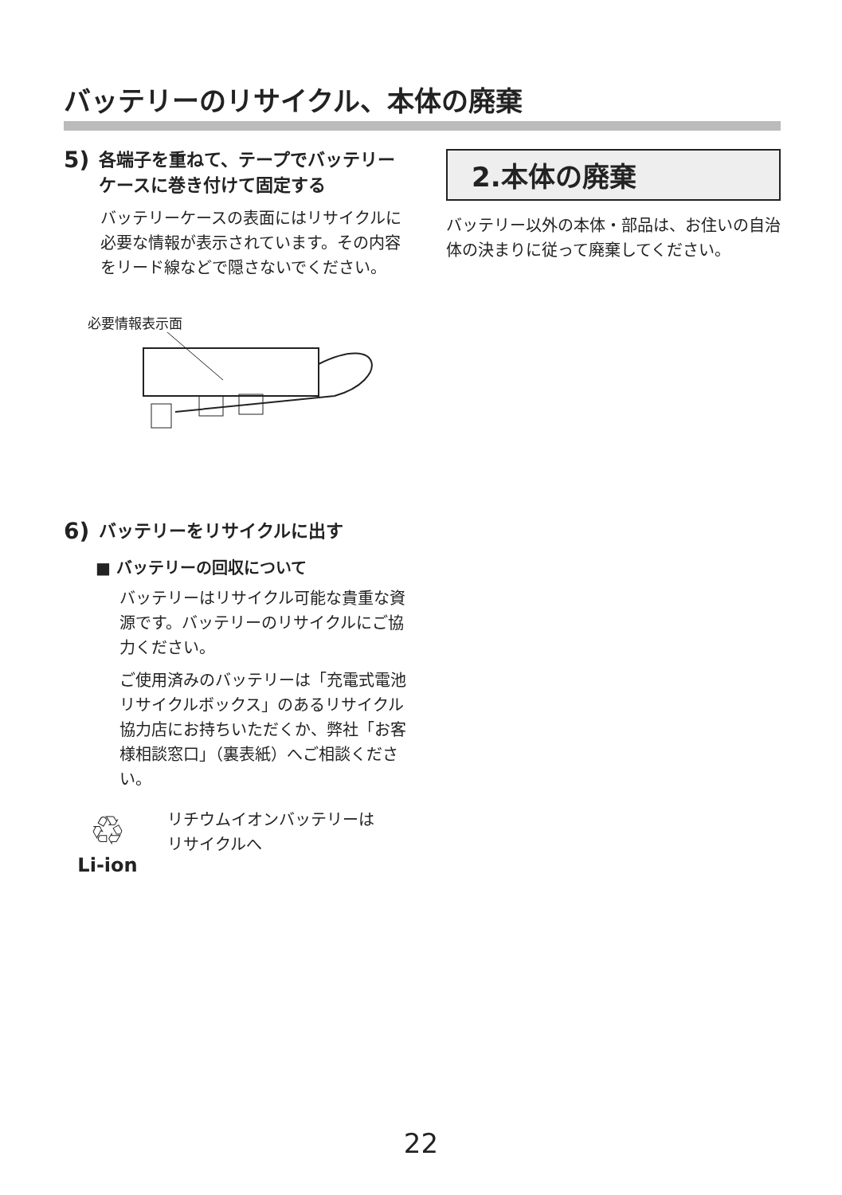バッテリーのリサイクル、本体の廃棄
5) 各端子を重ねて、テープでバッテリーケースに巻き付けて固定する
バッテリーケースの表面にはリサイクルに必要な情報が表示されています。その内容をリード線などで隠さないでください。
必要情報表示面
6) バッテリーをリサイクルに出す
■ バッテリーの回収について
バッテリーはリサイクル可能な貴重な資源です。バッテリーのリサイクルにご協力ください。
ご使用済みのバッテリーは「充電式電池リサイクルボックス」のあるリサイクル協力店にお持ちいただくか、弊社「お客様相談窓口」（裏表紙）へご相談ください。
♲
Li-ion
リチウムイオンバッテリーは
リサイクルへ
2.本体の廃棄
バッテリー以外の本体・部品は、お住いの自治体の決まりに従って廃棄してください。
22